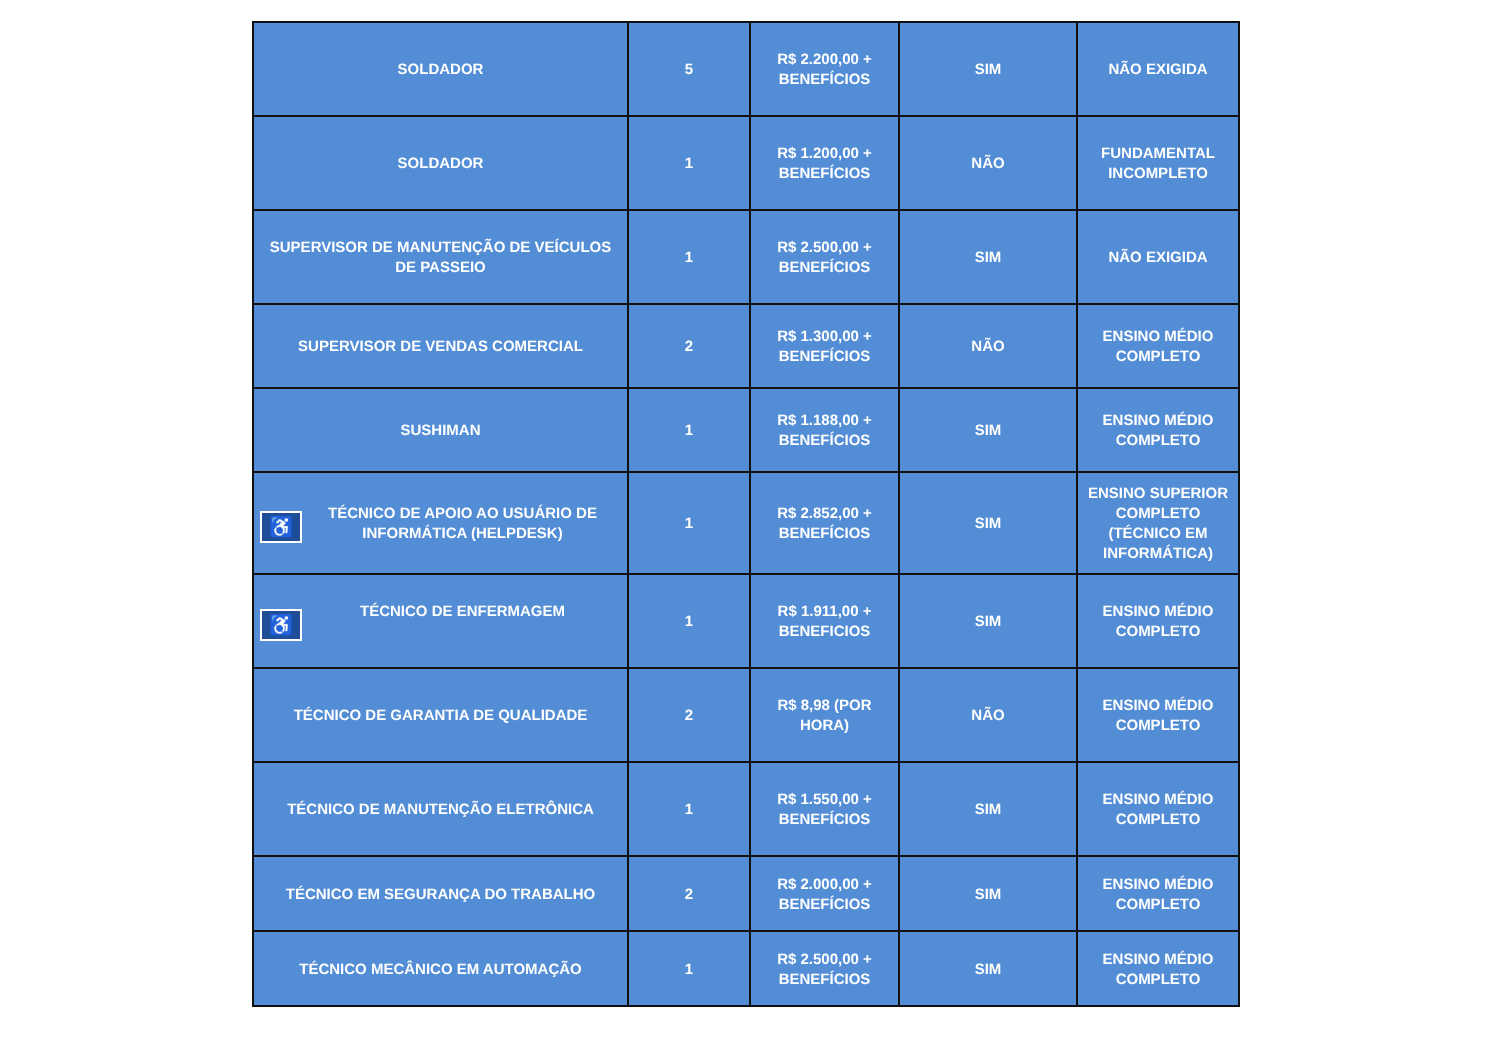| SOLDADOR | 5 | R$ 2.200,00 + BENEFÍCIOS | SIM | NÃO EXIGIDA |
| SOLDADOR | 1 | R$ 1.200,00 + BENEFÍCIOS | NÃO | FUNDAMENTAL INCOMPLETO |
| SUPERVISOR DE MANUTENÇÃO DE VEÍCULOS DE PASSEIO | 1 | R$ 2.500,00 + BENEFÍCIOS | SIM | NÃO EXIGIDA |
| SUPERVISOR DE VENDAS COMERCIAL | 2 | R$ 1.300,00 + BENEFÍCIOS | NÃO | ENSINO MÉDIO COMPLETO |
| SUSHIMAN | 1 | R$ 1.188,00 + BENEFÍCIOS | SIM | ENSINO MÉDIO COMPLETO |
| ♿ TÉCNICO DE APOIO AO USUÁRIO DE INFORMÁTICA (HELPDESK) | 1 | R$ 2.852,00 + BENEFÍCIOS | SIM | ENSINO SUPERIOR COMPLETO (TÉCNICO EM INFORMÁTICA) |
| ♿ TÉCNICO DE ENFERMAGEM | 1 | R$ 1.911,00 + BENEFICIOS | SIM | ENSINO MÉDIO COMPLETO |
| TÉCNICO DE GARANTIA DE QUALIDADE | 2 | R$ 8,98 (POR HORA) | NÃO | ENSINO MÉDIO COMPLETO |
| TÉCNICO DE MANUTENÇÃO ELETRÔNICA | 1 | R$ 1.550,00 + BENEFÍCIOS | SIM | ENSINO MÉDIO COMPLETO |
| TÉCNICO EM SEGURANÇA DO TRABALHO | 2 | R$ 2.000,00 + BENEFÍCIOS | SIM | ENSINO MÉDIO COMPLETO |
| TÉCNICO MECÂNICO EM AUTOMAÇÃO | 1 | R$ 2.500,00 + BENEFÍCIOS | SIM | ENSINO MÉDIO COMPLETO |